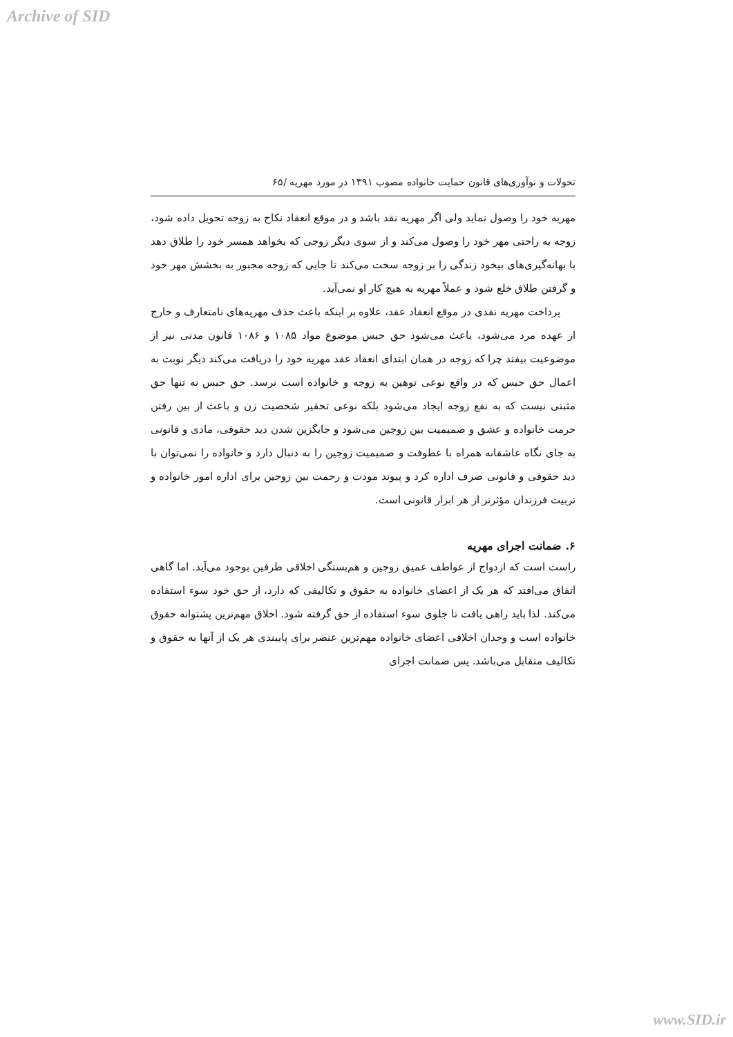Archive of SID
تحولات و نوآوری‌های قانون حمایت خانواده مصوب ۱۳۹۱ در مورد مهریه /۶۵
مهریه خود را وصول نماید ولی اگر مهریه نقد باشد و در موقع انعقاد نکاح به زوجه تحویل داده شود، زوجه به راحتی مهر خود را وصول می‌کند و از سوی دیگر زوجی که بخواهد همسر خود را طلاق دهد با بهانه‌گیری‌های بیخود زندگی را بر زوجه سخت می‌کند تا جایی که زوجه مجبور به بخشش مهر خود و گرفتن طلاق خلع شود و عملاً مهریه به هیچ کار او نمی‌آید.
پرداخت مهریه نقدی در موقع انعقاد عقد، علاوه بر اینکه باعث حذف مهریه‌های نامتعارف و خارج از عهده مرد می‌شود، باعث می‌شود حق حبس موضوع مواد ۱۰۸۵ و ۱۰۸۶ قانون مدنی نیز از موضوعیت بیفتد چرا که زوجه در همان ابتدای انعقاد عقد مهریه خود را دریافت می‌کند دیگر نوبت به اعمال حق حبس که در واقع نوعی توهین به زوجه و خانواده است نرسد. حق حبس نه تنها حق مثبتی نیست که به نفع زوجه ایجاد می‌شود بلکه نوعی تحقیر شخصیت زن و باعث از بین رفتن حرمت خانواده و عشق و صمیمیت بین زوجین می‌شود و جایگزین شدن دید حقوقی، مادی و قانونی به جای نگاه عاشقانه همراه با عطوفت و صمیمیت زوجین را به دنبال دارد و خانواده را نمی‌توان با دید حقوقی و قانونی صرف اداره کرد و پیوند مودت و رحمت بین زوجین برای اداره امور خانواده و تربیت فرزندان مؤثرتر از هر ابزار قانونی است.
۶. ضمانت اجرای مهریه
راست است که ازدواج از عواطف عمیق زوجین و هم‌بستگی اخلاقی طرفین بوجود می‌آید. اما گاهی اتفاق می‌افتد که هر یک از اعضای خانواده به حقوق و تکالیفی که دارد، از حق خود سوء استفاده می‌کند. لذا باید راهی یافت تا جلوی سوء استفاده از حق گرفته شود. اخلاق مهم‌ترین پشتوانه حقوق خانواده است و وجدان اخلاقی اعضای خانواده مهم‌ترین عنصر برای پایبندی هر یک از آنها به حقوق و تکالیف متقابل می‌باشد. پس ضمانت اجرای
www.SID.ir